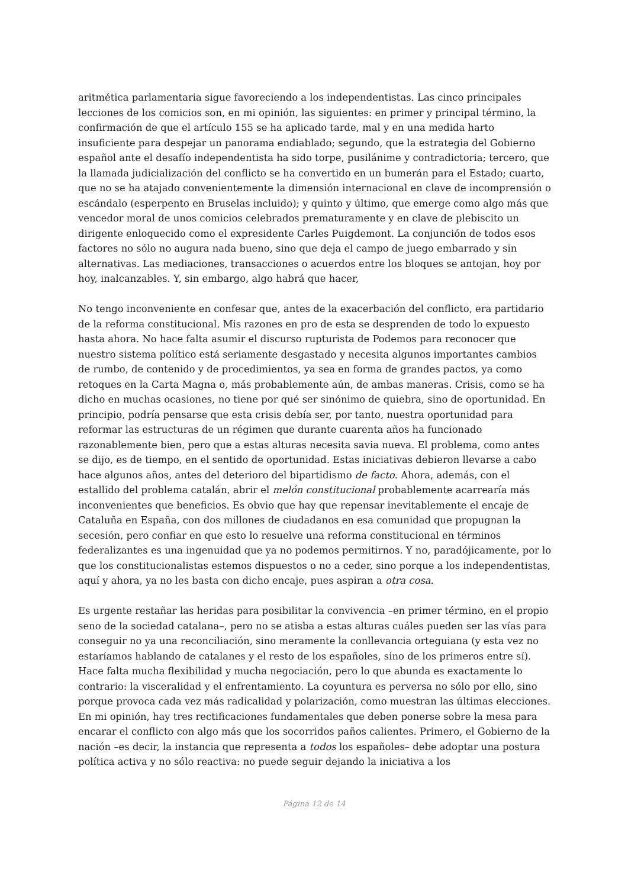aritmética parlamentaria sigue favoreciendo a los independentistas. Las cinco principales lecciones de los comicios son, en mi opinión, las siguientes: en primer y principal término, la confirmación de que el artículo 155 se ha aplicado tarde, mal y en una medida harto insuficiente para despejar un panorama endiablado; segundo, que la estrategia del Gobierno español ante el desafío independentista ha sido torpe, pusilánime y contradictoria; tercero, que la llamada judicialización del conflicto se ha convertido en un bumerán para el Estado; cuarto, que no se ha atajado convenientemente la dimensión internacional en clave de incomprensión o escándalo (esperpento en Bruselas incluido); y quinto y último, que emerge como algo más que vencedor moral de unos comicios celebrados prematuramente y en clave de plebiscito un dirigente enloquecido como el expresidente Carles Puigdemont. La conjunción de todos esos factores no sólo no augura nada bueno, sino que deja el campo de juego embarrado y sin alternativas. Las mediaciones, transacciones o acuerdos entre los bloques se antojan, hoy por hoy, inalcanzables. Y, sin embargo, algo habrá que hacer,
No tengo inconveniente en confesar que, antes de la exacerbación del conflicto, era partidario de la reforma constitucional. Mis razones en pro de esta se desprenden de todo lo expuesto hasta ahora. No hace falta asumir el discurso rupturista de Podemos para reconocer que nuestro sistema político está seriamente desgastado y necesita algunos importantes cambios de rumbo, de contenido y de procedimientos, ya sea en forma de grandes pactos, ya como retoques en la Carta Magna o, más probablemente aún, de ambas maneras. Crisis, como se ha dicho en muchas ocasiones, no tiene por qué ser sinónimo de quiebra, sino de oportunidad. En principio, podría pensarse que esta crisis debía ser, por tanto, nuestra oportunidad para reformar las estructuras de un régimen que durante cuarenta años ha funcionado razonablemente bien, pero que a estas alturas necesita savia nueva. El problema, como antes se dijo, es de tiempo, en el sentido de oportunidad. Estas iniciativas debieron llevarse a cabo hace algunos años, antes del deterioro del bipartidismo de facto. Ahora, además, con el estallido del problema catalán, abrir el melón constitucional probablemente acarrearía más inconvenientes que beneficios. Es obvio que hay que repensar inevitablemente el encaje de Cataluña en España, con dos millones de ciudadanos en esa comunidad que propugnan la secesión, pero confiar en que esto lo resuelve una reforma constitucional en términos federalizantes es una ingenuidad que ya no podemos permitirnos. Y no, paradójicamente, por lo que los constitucionalistas estemos dispuestos o no a ceder, sino porque a los independentistas, aquí y ahora, ya no les basta con dicho encaje, pues aspiran a otra cosa.
Es urgente restañar las heridas para posibilitar la convivencia –en primer término, en el propio seno de la sociedad catalana–, pero no se atisba a estas alturas cuáles pueden ser las vías para conseguir no ya una reconciliación, sino meramente la conllevancia orteguiana (y esta vez no estaríamos hablando de catalanes y el resto de los españoles, sino de los primeros entre sí). Hace falta mucha flexibilidad y mucha negociación, pero lo que abunda es exactamente lo contrario: la visceralidad y el enfrentamiento. La coyuntura es perversa no sólo por ello, sino porque provoca cada vez más radicalidad y polarización, como muestran las últimas elecciones. En mi opinión, hay tres rectificaciones fundamentales que deben ponerse sobre la mesa para encarar el conflicto con algo más que los socorridos paños calientes. Primero, el Gobierno de la nación –es decir, la instancia que representa a todos los españoles– debe adoptar una postura política activa y no sólo reactiva: no puede seguir dejando la iniciativa a los
Página 12 de 14